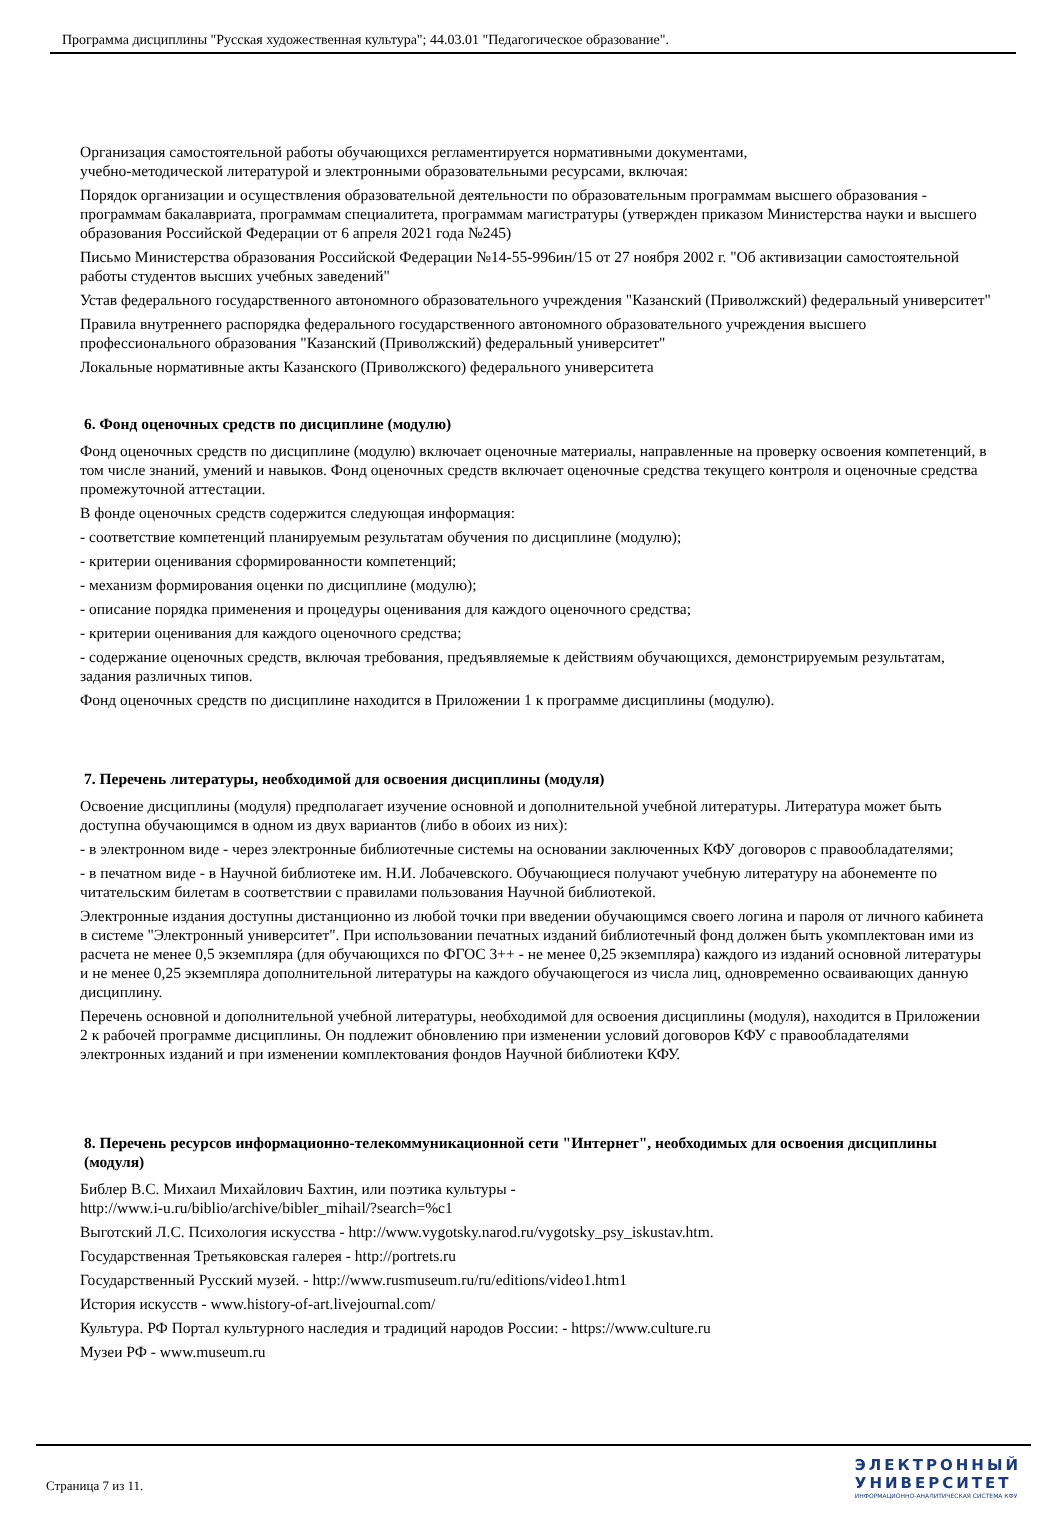Программа дисциплины "Русская художественная культура"; 44.03.01 "Педагогическое образование".
Организация самостоятельной работы обучающихся регламентируется нормативными документами,
учебно-методической литературой и электронными образовательными ресурсами, включая:
Порядок организации и осуществления образовательной деятельности по образовательным программам высшего образования - программам бакалавриата, программам специалитета, программам магистратуры (утвержден приказом Министерства науки и высшего образования Российской Федерации от 6 апреля 2021 года №245)
Письмо Министерства образования Российской Федерации №14-55-996ин/15 от 27 ноября 2002 г. "Об активизации самостоятельной работы студентов высших учебных заведений"
Устав федерального государственного автономного образовательного учреждения "Казанский (Приволжский) федеральный университет"
Правила внутреннего распорядка федерального государственного автономного образовательного учреждения высшего профессионального образования "Казанский (Приволжский) федеральный университет"
Локальные нормативные акты Казанского (Приволжского) федерального университета
6. Фонд оценочных средств по дисциплине (модулю)
Фонд оценочных средств по дисциплине (модулю) включает оценочные материалы, направленные на проверку освоения компетенций, в том числе знаний, умений и навыков. Фонд оценочных средств включает оценочные средства текущего контроля и оценочные средства промежуточной аттестации.
В фонде оценочных средств содержится следующая информация:
- соответствие компетенций планируемым результатам обучения по дисциплине (модулю);
- критерии оценивания сформированности компетенций;
- механизм формирования оценки по дисциплине (модулю);
- описание порядка применения и процедуры оценивания для каждого оценочного средства;
- критерии оценивания для каждого оценочного средства;
- содержание оценочных средств, включая требования, предъявляемые к действиям обучающихся, демонстрируемым результатам, задания различных типов.
Фонд оценочных средств по дисциплине находится в Приложении 1 к программе дисциплины (модулю).
7. Перечень литературы, необходимой для освоения дисциплины (модуля)
Освоение дисциплины (модуля) предполагает изучение основной и дополнительной учебной литературы. Литература может быть доступна обучающимся в одном из двух вариантов (либо в обоих из них):
- в электронном виде - через электронные библиотечные системы на основании заключенных КФУ договоров с правообладателями;
- в печатном виде - в Научной библиотеке им. Н.И. Лобачевского. Обучающиеся получают учебную литературу на абонементе по читательским билетам в соответствии с правилами пользования Научной библиотекой.
Электронные издания доступны дистанционно из любой точки при введении обучающимся своего логина и пароля от личного кабинета в системе "Электронный университет". При использовании печатных изданий библиотечный фонд должен быть укомплектован ими из расчета не менее 0,5 экземпляра (для обучающихся по ФГОС 3++ - не менее 0,25 экземпляра) каждого из изданий основной литературы и не менее 0,25 экземпляра дополнительной литературы на каждого обучающегося из числа лиц, одновременно осваивающих данную дисциплину.
Перечень основной и дополнительной учебной литературы, необходимой для освоения дисциплины (модуля), находится в Приложении 2 к рабочей программе дисциплины. Он подлежит обновлению при изменении условий договоров КФУ с правообладателями электронных изданий и при изменении комплектования фондов Научной библиотеки КФУ.
8. Перечень ресурсов информационно-телекоммуникационной сети "Интернет", необходимых для освоения дисциплины (модуля)
Библер В.С. Михаил Михайлович Бахтин, или поэтика культуры -
http://www.i-u.ru/biblio/archive/bibler_mihail/?search=%c1
Выготский Л.С. Психология искусства - http://www.vygotsky.narod.ru/vygotsky_psy_iskustav.htm.
Государственная Третьяковская галерея - http://portrets.ru
Государственный Русский музей. - http://www.rusmuseum.ru/ru/editions/video1.htm1
История искусств - www.history-of-art.livejournal.com/
Культура. РФ Портал культурного наследия и традиций народов России: - https://www.culture.ru
Музеи РФ - www.museum.ru
Страница 7 из 11.
ЭЛЕКТРОННЫЙ
УНИВЕРСИТЕТ
ИНФОРМАЦИОННО-АНАЛИТИЧЕСКАЯ СИСТЕМА КФУ